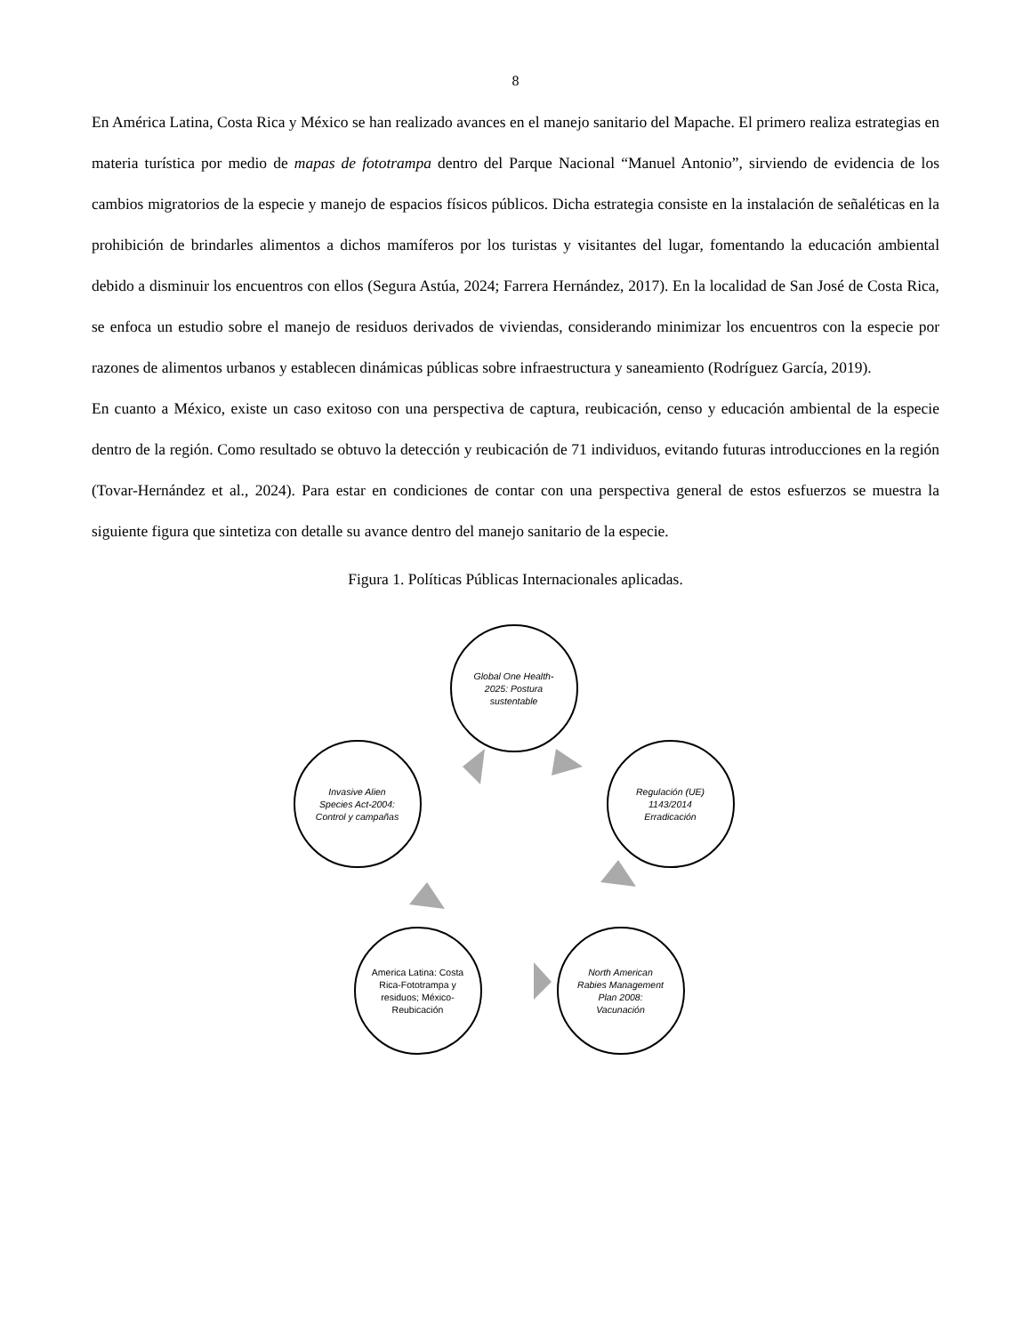8
En América Latina, Costa Rica y México se han realizado avances en el manejo sanitario del Mapache. El primero realiza estrategias en materia turística por medio de mapas de fototrampa dentro del Parque Nacional “Manuel Antonio”, sirviendo de evidencia de los cambios migratorios de la especie y manejo de espacios físicos públicos. Dicha estrategia consiste en la instalación de señaléticas en la prohibición de brindarles alimentos a dichos mamíferos por los turistas y visitantes del lugar, fomentando la educación ambiental debido a disminuir los encuentros con ellos (Segura Astúa, 2024; Farrera Hernández, 2017). En la localidad de San José de Costa Rica, se enfoca un estudio sobre el manejo de residuos derivados de viviendas, considerando minimizar los encuentros con la especie por razones de alimentos urbanos y establecen dinámicas públicas sobre infraestructura y saneamiento (Rodríguez García, 2019).
En cuanto a México, existe un caso exitoso con una perspectiva de captura, reubicación, censo y educación ambiental de la especie dentro de la región. Como resultado se obtuvo la detección y reubicación de 71 individuos, evitando futuras introducciones en la región (Tovar-Hernández et al., 2024). Para estar en condiciones de contar con una perspectiva general de estos esfuerzos se muestra la siguiente figura que sintetiza con detalle su avance dentro del manejo sanitario de la especie.
Figura 1. Políticas Públicas Internacionales aplicadas.
Global One Health-2025: Postura sustentable
Regulación (UE) 1143/2014 Erradicación
North American Rabies Management Plan 2008: Vacunación
America Latina: Costa Rica-Fototrampa y residuos; México-Reubicación
Invasive Alien Species Act-2004: Control y campañas